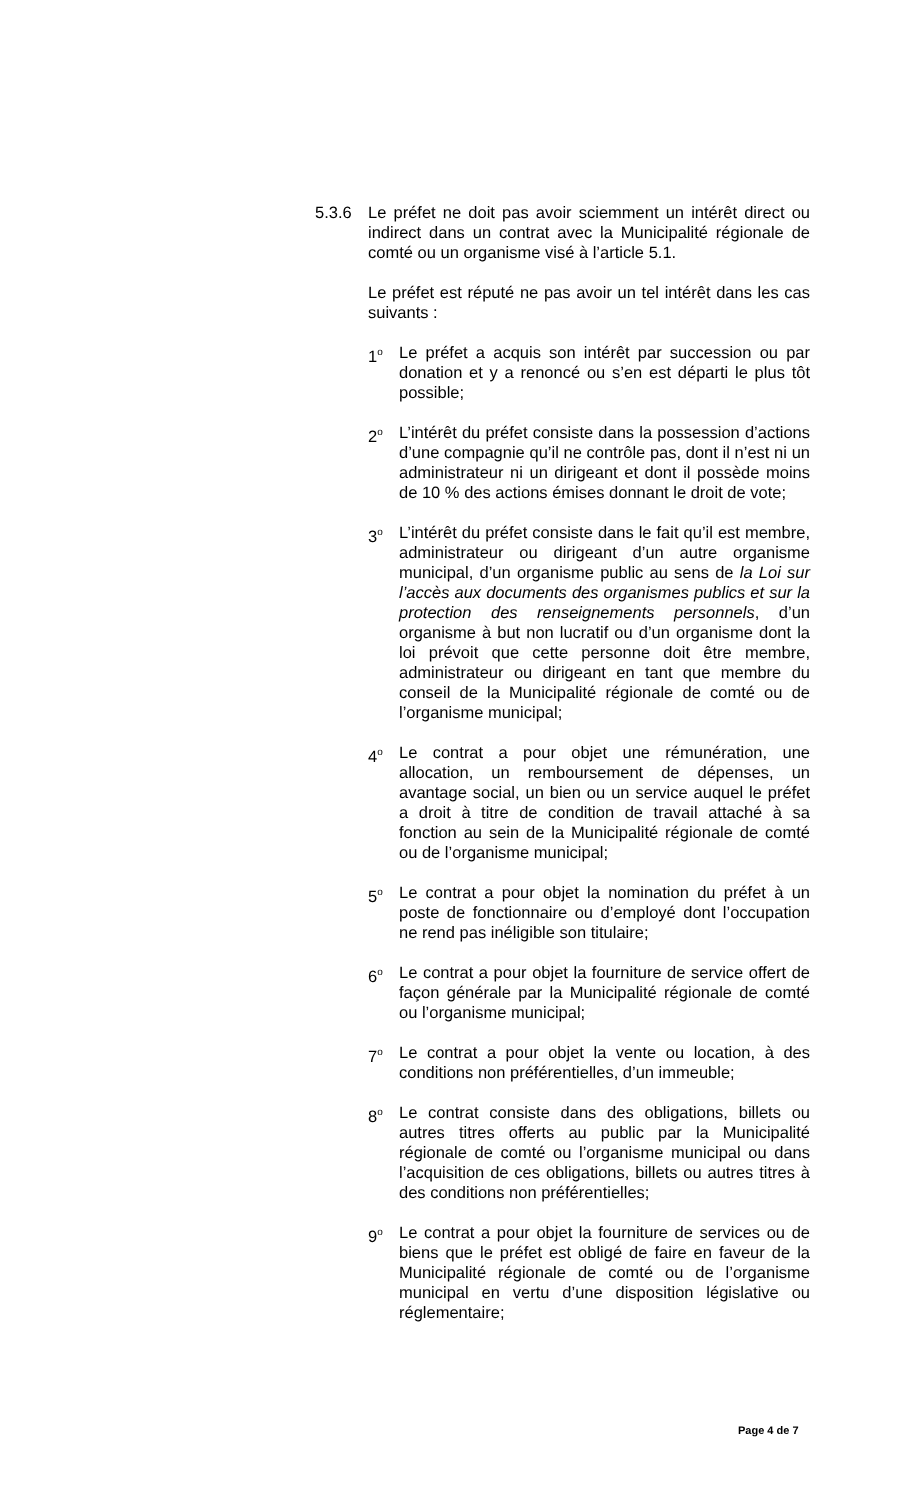5.3.6 Le préfet ne doit pas avoir sciemment un intérêt direct ou indirect dans un contrat avec la Municipalité régionale de comté ou un organisme visé à l’article 5.1.
Le préfet est réputé ne pas avoir un tel intérêt dans les cas suivants :
1<sup>o</sup>
Le préfet a acquis son intérêt par succession ou par donation et y a renoncé ou s’en est départi le plus tôt possible;
2<sup>o</sup>
L’intérêt du préfet consiste dans la possession d’actions d’une compagnie qu’il ne contrôle pas, dont il n’est ni un administrateur ni un dirigeant et dont il possède moins de 10 % des actions émises donnant le droit de vote;
3<sup>o</sup>
L’intérêt du préfet consiste dans le fait qu’il est membre, administrateur ou dirigeant d’un autre organisme municipal, d’un organisme public au sens de la Loi sur l’accès aux documents des organismes publics et sur la protection des renseignements personnels, d’un organisme à but non lucratif ou d’un organisme dont la loi prévoit que cette personne doit être membre, administrateur ou dirigeant en tant que membre du conseil de la Municipalité régionale de comté ou de l’organisme municipal;
4<sup>o</sup>
Le contrat a pour objet une rémunération, une allocation, un remboursement de dépenses, un avantage social, un bien ou un service auquel le préfet a droit à titre de condition de travail attaché à sa fonction au sein de la Municipalité régionale de comté ou de l’organisme municipal;
5<sup>o</sup>
Le contrat a pour objet la nomination du préfet à un poste de fonctionnaire ou d’employé dont l’occupation ne rend pas inéligible son titulaire;
6<sup>o</sup>
Le contrat a pour objet la fourniture de service offert de façon générale par la Municipalité régionale de comté ou l’organisme municipal;
7<sup>o</sup>
Le contrat a pour objet la vente ou location, à des conditions non préférentielles, d’un immeuble;
8<sup>o</sup>
Le contrat consiste dans des obligations, billets ou autres titres offerts au public par la Municipalité régionale de comté ou l’organisme municipal ou dans l’acquisition de ces obligations, billets ou autres titres à des conditions non préférentielles;
9<sup>o</sup>
Le contrat a pour objet la fourniture de services ou de biens que le préfet est obligé de faire en faveur de la Municipalité régionale de comté ou de l’organisme municipal en vertu d’une disposition législative ou réglementaire;
Page 4 de 7